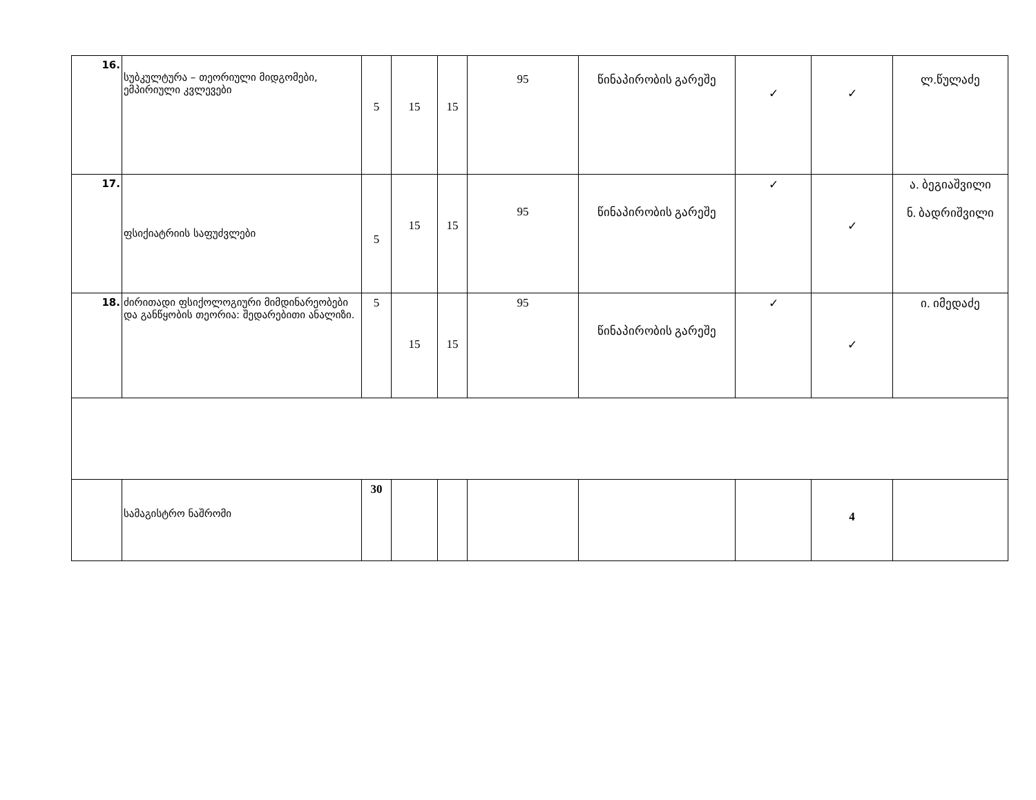| 16. | სუბკულტურა – თეორიული მიდგომები, ემპირიული კვლევები | 5 | 15 | 15 | 95 | წინაპირობის გარეშე | ✓ | ✓ | ლ.წულაძე |
| 17. | ფსიქიატრიის საფუძვლები | 5 | 15 | 15 | 95 | წინაპირობის გარეშე | ✓ | ✓ | ა. ბეგიაშვილი ნ. ბადრიშვილი |
| 18. | ძირითადი ფსიქოლოგიური მიმდინარეობები და განწყობის თეორია: შედარებითი ანალიზი. | 5 | 15 | 15 | 95 | წინაპირობის გარეშე | ✓ | ✓ | ი. იმედაძე |
| | სამაგისტრო ნაშრომი | 30 | | | | | | 4 | |